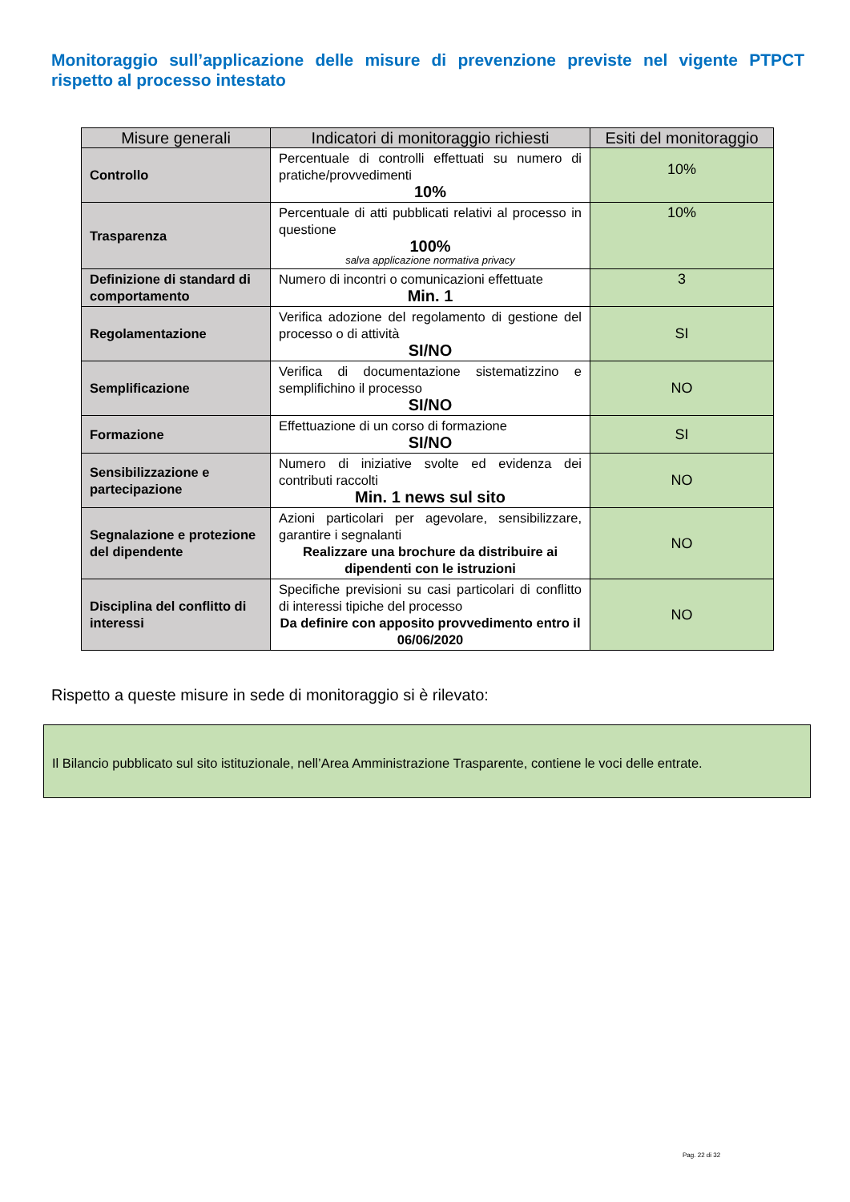Monitoraggio sull’applicazione delle misure di prevenzione previste nel vigente PTPCT rispetto al processo intestato
| Misure generali | Indicatori di monitoraggio richiesti | Esiti del monitoraggio |
| --- | --- | --- |
| Controllo | Percentuale di controlli effettuati su numero di pratiche/provvedimenti 10% | 10% |
| Trasparenza | Percentuale di atti pubblicati relativi al processo in questione 100% salva applicazione normativa privacy | 10% |
| Definizione di standard di comportamento | Numero di incontri o comunicazioni effettuate Min. 1 | 3 |
| Regolamentazione | Verifica adozione del regolamento di gestione del processo o di attività SI/NO | SI |
| Semplificazione | Verifica di documentazione sistematizzino e semplifichino il processo SI/NO | NO |
| Formazione | Effettuazione di un corso di formazione SI/NO | SI |
| Sensibilizzazione e partecipazione | Numero di iniziative svolte ed evidenza dei contributi raccolti Min. 1 news sul sito | NO |
| Segnalazione e protezione del dipendente | Azioni particolari per agevolare, sensibilizzare, garantire i segnalanti Realizzare una brochure da distribuire ai dipendenti con le istruzioni | NO |
| Disciplina del conflitto di interessi | Specifiche previsioni su casi particolari di conflitto di interessi tipiche del processo Da definire con apposito provvedimento entro il 06/06/2020 | NO |
Rispetto a queste misure in sede di monitoraggio si è rilevato:
Il Bilancio pubblicato sul sito istituzionale, nell’Area Amministrazione Trasparente, contiene le voci delle entrate.
Pag. 22 di 32